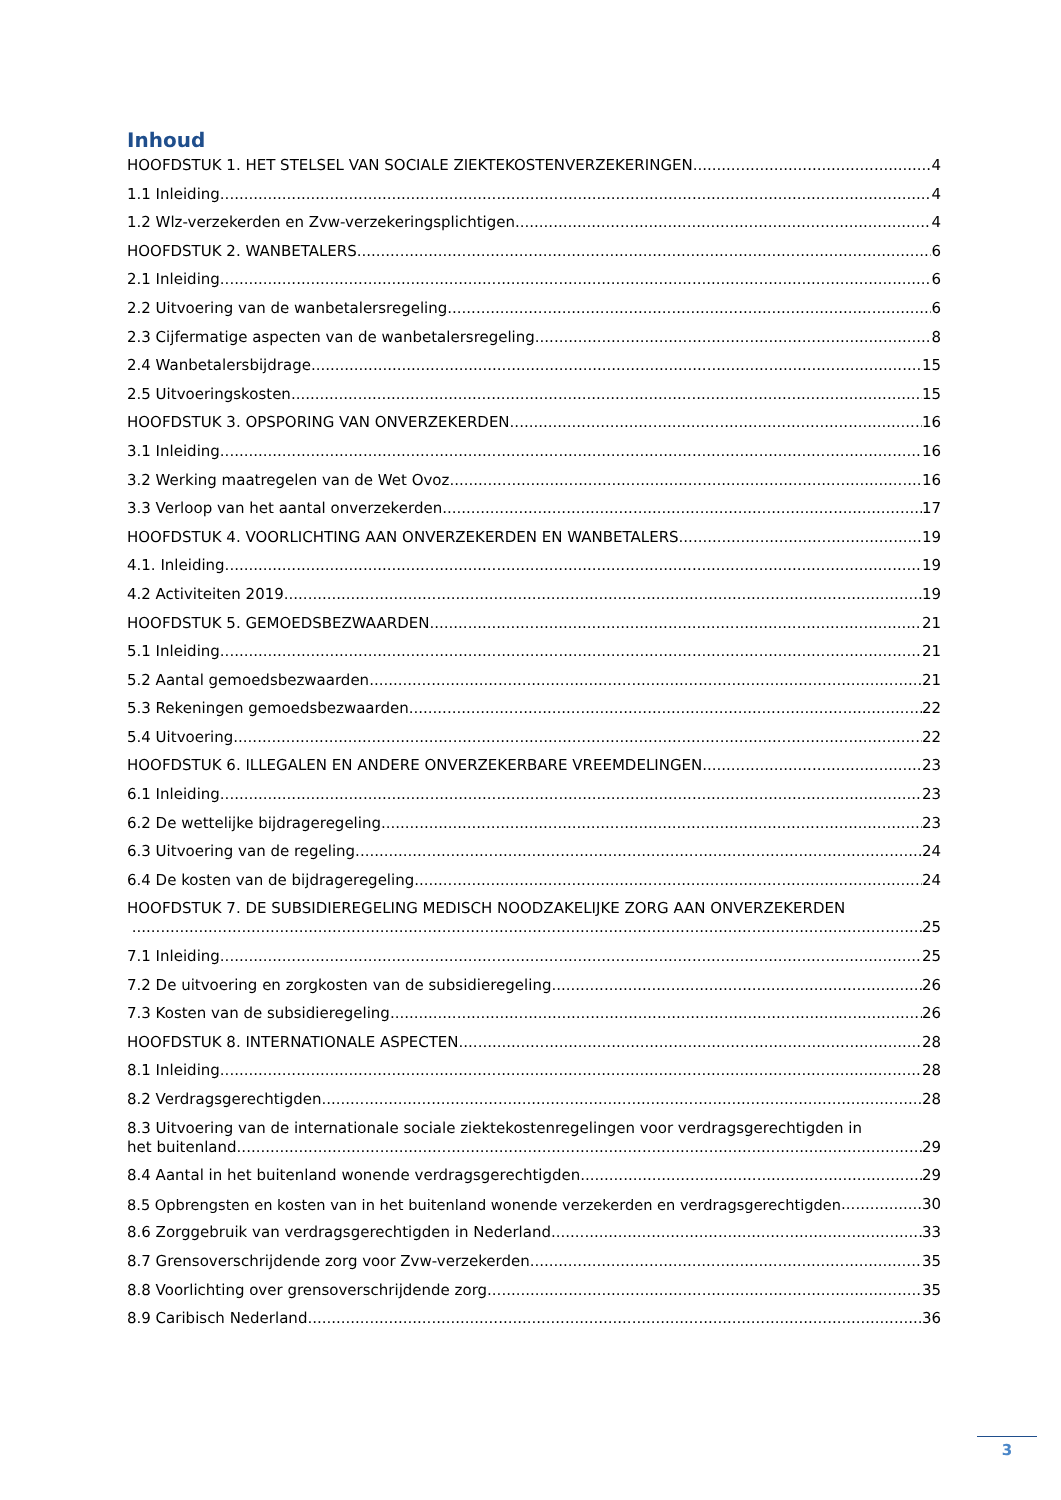Inhoud
HOOFDSTUK 1. HET STELSEL VAN SOCIALE ZIEKTEKOSTENVERZEKERINGEN 4
1.1 Inleiding 4
1.2 Wlz-verzekerden en Zvw-verzekeringsplichtigen 4
HOOFDSTUK 2. WANBETALERS 6
2.1 Inleiding 6
2.2 Uitvoering van de wanbetalersregeling 6
2.3 Cijfermatige aspecten van de wanbetalersregeling 8
2.4 Wanbetalersbijdrage 15
2.5 Uitvoeringskosten 15
HOOFDSTUK 3. OPSPORING VAN ONVERZEKERDEN 16
3.1 Inleiding 16
3.2 Werking maatregelen van de Wet Ovoz 16
3.3 Verloop van het aantal onverzekerden 17
HOOFDSTUK 4. VOORLICHTING AAN ONVERZEKERDEN EN WANBETALERS 19
4.1. Inleiding 19
4.2 Activiteiten 2019 19
HOOFDSTUK 5. GEMOEDSBEZWAARDEN 21
5.1 Inleiding 21
5.2 Aantal gemoedsbezwaarden 21
5.3 Rekeningen gemoedsbezwaarden 22
5.4 Uitvoering 22
HOOFDSTUK 6. ILLEGALEN EN ANDERE ONVERZEKERBARE VREEMDELINGEN 23
6.1 Inleiding 23
6.2 De wettelijke bijdrageregeling 23
6.3 Uitvoering van de regeling 24
6.4 De kosten van de bijdrageregeling 24
HOOFDSTUK 7. DE SUBSIDIEREGELING MEDISCH NOODZAKELIJKE ZORG AAN ONVERZEKERDEN
25
7.1 Inleiding 25
7.2 De uitvoering en zorgkosten van de subsidieregeling 26
7.3 Kosten van de subsidieregeling 26
HOOFDSTUK 8. INTERNATIONALE ASPECTEN 28
8.1 Inleiding 28
8.2 Verdragsgerechtigden 28
8.3 Uitvoering van de internationale sociale ziektekostenregelingen voor verdragsgerechtigden in
het buitenland 29
8.4 Aantal in het buitenland wonende verdragsgerechtigden 29
8.5 Opbrengsten en kosten van in het buitenland wonende verzekerden en verdragsgerechtigden 30
8.6 Zorggebruik van verdragsgerechtigden in Nederland 33
8.7 Grensoverschrijdende zorg voor Zvw-verzekerden 35
8.8 Voorlichting over grensoverschrijdende zorg 35
8.9 Caribisch Nederland 36
3